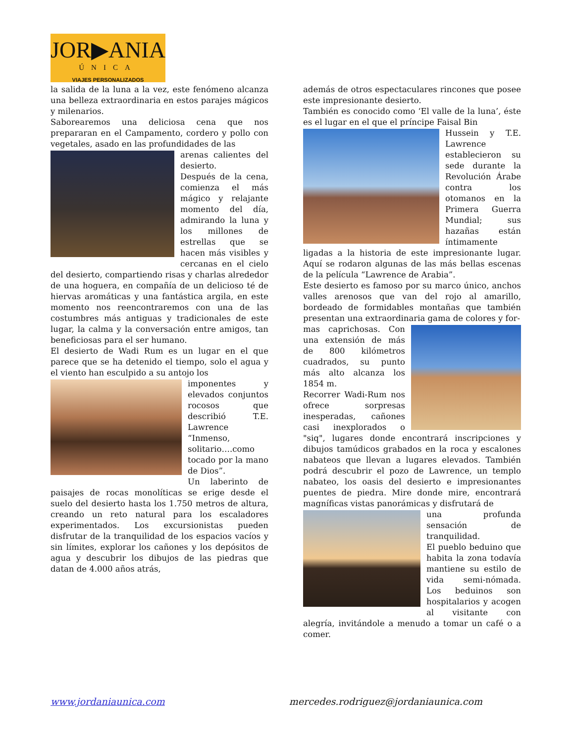JOR▶ANIA
ÚNICA
VIAJES PERSONALIZADOS
la salida de la luna a la vez, este fenómeno alcanza una belleza extraordinaria en estos parajes mágicos y milenarios.
Saborearemos una deliciosa cena que nos prepararan en el Campamento, cordero y pollo con vegetales, asado en las profundidades de las
arenas calientes del desierto.
Después de la cena, comienza el más mágico y relajante momento del día, admirando la luna y los millones de estrellas que se hacen más visibles y cercanas en el cielo del desierto, compartiendo risas y charlas alrededor de una hoguera, en compañía de un delicioso té de hiervas aromáticas y una fantástica argila, en este momento nos reencontraremos con una de las costumbres más antiguas y tradicionales de este lugar, la calma y la conversación entre amigos, tan beneficiosas para el ser humano.
El desierto de Wadi Rum es un lugar en el que parece que se ha detenido el tiempo, solo el agua y el viento han esculpido a su antojo los
imponentes y elevados conjuntos rocosos que describió T.E. Lawrence “Inmenso, solitario….como tocado por la mano de Dios”.
Un laberinto de paisajes de rocas monolíticas se erige desde el suelo del desierto hasta los 1.750 metros de altura, creando un reto natural para los escaladores experimentados. Los excursionistas pueden disfrutar de la tranquilidad de los espacios vacíos y sin límites, explorar los cañones y los depósitos de agua y descubrir los dibujos de las piedras que datan de 4.000 años atrás,
además de otros espectaculares rincones que posee este impresionante desierto.
También es conocido como ‘El valle de la luna’, éste es el lugar en el que el príncipe Faisal Bin
Hussein y T.E. Lawrence establecieron su sede durante la Revolución Árabe contra los otomanos en la Primera Guerra Mundial; sus hazañas están íntimamente ligadas a la historia de este impresionante lugar. Aquí se rodaron algunas de las más bellas escenas de la película “Lawrence de Arabia”.
Este desierto es famoso por su marco único, anchos valles arenosos que van del rojo al amarillo, bordeado de formidables montañas que también presentan una extraordinaria gama de colores y for-
mas caprichosas. Con una extensión de más de 800 kilómetros cuadrados, su punto más alto alcanza los 1854 m.
Recorrer Wadi-Rum nos ofrece sorpresas inesperadas, cañones casi inexplorados o "siq", lugares donde encontrará inscripciones y dibujos tamúdicos grabados en la roca y escalones nabateos que llevan a lugares elevados. También podrá descubrir el pozo de Lawrence, un templo nabateo, los oasis del desierto e impresionantes puentes de piedra. Mire donde mire, encontrará magníficas vistas panorámicas y disfrutará de
una profunda sensación de tranquilidad.
El pueblo beduino que habita la zona todavía mantiene su estilo de vida semi-nómada. Los beduinos son hospitalarios y acogen al visitante con alegría, invitándole a menudo a tomar un café o a comer.
www.jordaniaunica.com mercedes.rodriguez@jordaniaunica.com